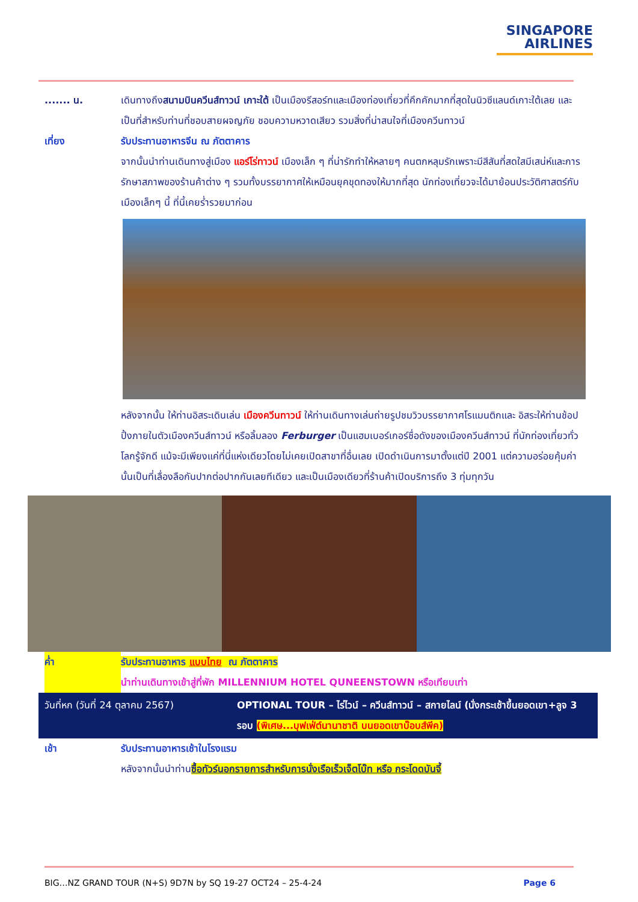SINGAPORE
AIRLINES
....... น. เดินทางถึงสนามบินควีนส์ทาวน์ เกาะใต้ เป็นเมืองรีสอร์ทและเมืองท่องเที่ยวที่คึกคักมากที่สุดในนิวซีแลนด์เกาะใต้เลย และเป็นที่สำหรับท่านที่ชอบสายผจญภัย ชอบความหวาดเสียว รวมสิ่งที่น่าสนใจที่เมืองควีนทาวน์
เที่ยง รับประทานอาหารจีน ณ ภัตตาคาร
จากนั้นนำท่านเดินทางสู่เมือง แอร์โร่ทาวน์ เมืองเล็ก ๆ ที่น่ารักทำให้หลายๆ คนตกหลุมรักเพราะมีสีสันที่สดใสมีเสน่ห์และการรักษาสภาพของร้านค้าต่าง ๆ รวมทั้งบรรยากาศให้เหมือนยุคขุดทองให้มากที่สุด นักท่องเที่ยวจะได้มาย้อนประวัติศาสตร์กับเมืองเล็กๆ นี้ ที่นี้เคยร่ำรวยมาก่อน
หลังจากนั้น ให้ท่านอิสระเดินเล่น เมืองควีนทาวน์ ให้ท่านเดินทางเล่นถ่ายรูปชมวิวบรรยากาศโรแมนติกและ อิสระให้ท่านช้อปปิ้งภายในตัวเมืองควีนส์ทาวน์ หรือลิ้มลอง Ferburger เป็นแฮมเบอร์เกอร์ชื่อดังของเมืองควีนส์ทาวน์ ที่นักท่องเที่ยวทั่วโลกรู้จักดี แม้จะมีเพียงแค่ที่นี่แห่งเดียวโดยไม่เคยเปิดสาขาที่อื่นเลย เปิดดำเนินการมาตั้งแต่ปี 2001 แต่ความอร่อยคุ้มค่านั้นเป็นที่เลื่องลือกันปากต่อปากกันเลยทีเดียว และเป็นเมืองเดียวที่ร้านค้าเปิดบริการถึง 3 ทุ่มทุกวัน
ค่ำ รับประทานอาหาร แบบไทย ณ ภัตตาคาร
นำท่านเดินทางเข้าสู่ที่พัก MILLENNIUM HOTEL QUNEENSTOWN หรือเทียบเท่า
| วันที่หก (วันที่ 24 ตุลาคม 2567) | OPTIONAL TOUR – ไร่ไวน์ – ควีนส์ทาวน์ – สกายไลน์ (นั่งกระเช้าขึ้นยอดเขา+ลูจ 3 รอบ (พิเศษ...บุฟเฟ่ต์นานาชาติ บนยอดเขาบ๊อบส์พีค) |
เช้า รับประทานอาหารเช้าในโรงแรม
หลังจากนั้นนำท่านซื้อทัวร์นอกรายการสำหรับการนั่งเรือเร็วเจ็ตโบ๊ท หรือ กระโดดบันจี้
BIG…NZ GRAND TOUR (N+S) 9D7N by SQ 19-27 OCT24 – 25-4-24 Page 6